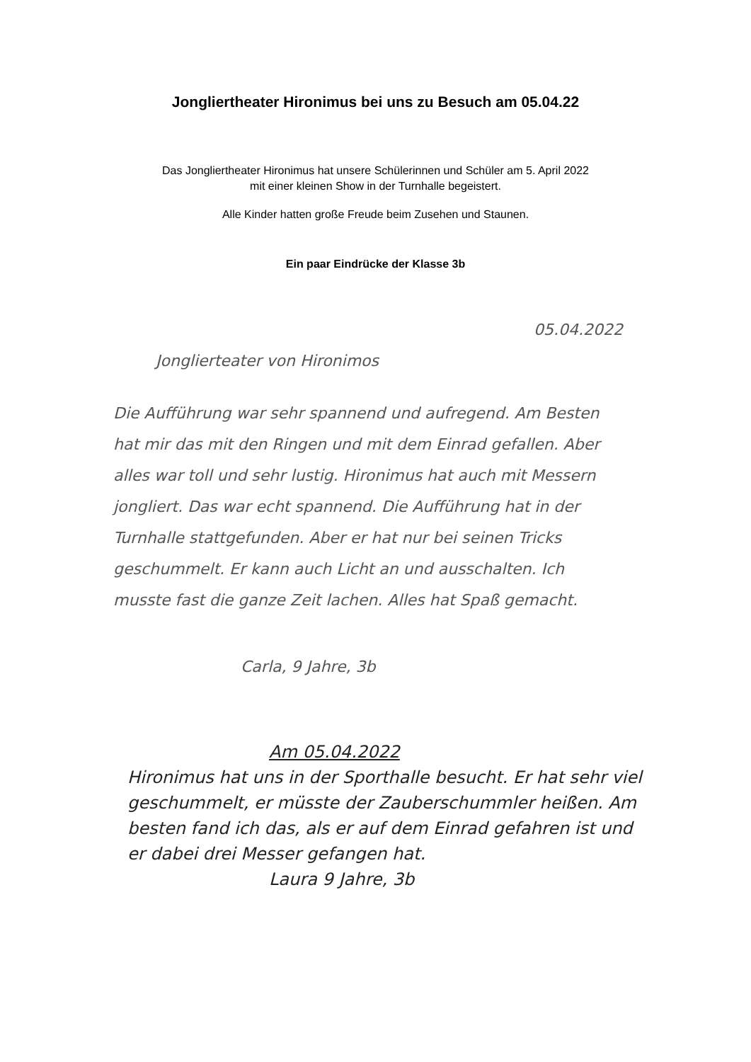Jongliertheater Hironimus bei uns zu Besuch am 05.04.22
Das Jongliertheater Hironimus hat unsere Schülerinnen und Schüler am 5. April 2022
mit einer kleinen Show in der Turnhalle begeistert.
Alle Kinder hatten große Freude beim Zusehen und Staunen.
Ein paar Eindrücke der Klasse 3b
05.04.2022
Jongliertеater von Hironimos
Die Aufführung war sehr spannend und aufregend. Am Besten hat mir das mit den Ringen und mit dem Einrad gefallen. Aber alles war toll und sehr lustig. Hironimus hat auch mit Messern jongliert. Das war echt spannend. Die Aufführung hat in der Turnhalle stattgefunden. Aber er hat nur bei seinen Tricks geschummelt. Er kann auch Licht an und ausschalten. Ich musste fast die ganze Zeit lachen. Alles hat Spaß gemacht.
Carla, 9 Jahre, 3b
Am 05.04.2022
Hironimus hat uns in der Sporthalle besucht. Er hat sehr viel geschummelt, er müsste der Zauberschummler heißen. Am besten fand ich das, als er auf dem Einrad gefahren ist und er dabei drei Messer gefangen hat.
Laura 9 Jahre, 3b